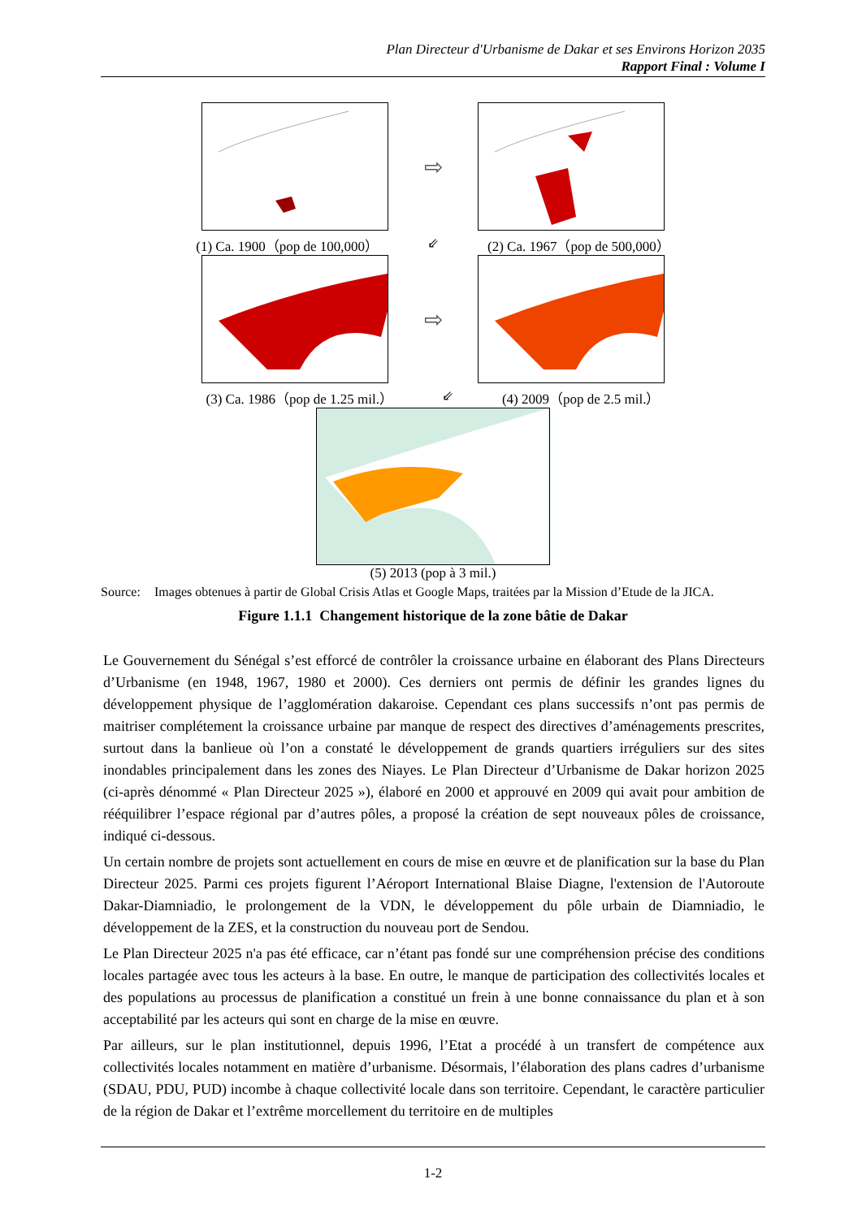Plan Directeur d'Urbanisme de Dakar et ses Environs Horizon 2035
Rapport Final : Volume I
⇨
(1) Ca. 1900（pop de 100,000） ⇙ (2) Ca. 1967（pop de 500,000）
⇨
(3) Ca. 1986（pop de 1.25 mil.） ⇙ (4) 2009（pop de 2.5 mil.）
(5) 2013 (pop à 3 mil.)
Source: Images obtenues à partir de Global Crisis Atlas et Google Maps, traitées par la Mission d’Etude de la JICA.
Figure 1.1.1 Changement historique de la zone bâtie de Dakar
Le Gouvernement du Sénégal s’est efforcé de contrôler la croissance urbaine en élaborant des Plans Directeurs d’Urbanisme (en 1948, 1967, 1980 et 2000). Ces derniers ont permis de définir les grandes lignes du développement physique de l’agglomération dakaroise. Cependant ces plans successifs n’ont pas permis de maitriser complétement la croissance urbaine par manque de respect des directives d’aménagements prescrites, surtout dans la banlieue où l’on a constaté le développement de grands quartiers irréguliers sur des sites inondables principalement dans les zones des Niayes. Le Plan Directeur d’Urbanisme de Dakar horizon 2025 (ci-après dénommé « Plan Directeur 2025 »), élaboré en 2000 et approuvé en 2009 qui avait pour ambition de rééquilibrer l’espace régional par d’autres pôles, a proposé la création de sept nouveaux pôles de croissance, indiqué ci-dessous.
Un certain nombre de projets sont actuellement en cours de mise en œuvre et de planification sur la base du Plan Directeur 2025. Parmi ces projets figurent l’Aéroport International Blaise Diagne, l'extension de l'Autoroute Dakar-Diamniadio, le prolongement de la VDN, le développement du pôle urbain de Diamniadio, le développement de la ZES, et la construction du nouveau port de Sendou.
Le Plan Directeur 2025 n'a pas été efficace, car n’étant pas fondé sur une compréhension précise des conditions locales partagée avec tous les acteurs à la base. En outre, le manque de participation des collectivités locales et des populations au processus de planification a constitué un frein à une bonne connaissance du plan et à son acceptabilité par les acteurs qui sont en charge de la mise en œuvre.
Par ailleurs, sur le plan institutionnel, depuis 1996, l’Etat a procédé à un transfert de compétence aux collectivités locales notamment en matière d’urbanisme. Désormais, l’élaboration des plans cadres d’urbanisme (SDAU, PDU, PUD) incombe à chaque collectivité locale dans son territoire. Cependant, le caractère particulier de la région de Dakar et l’extrême morcellement du territoire en de multiples
1-2